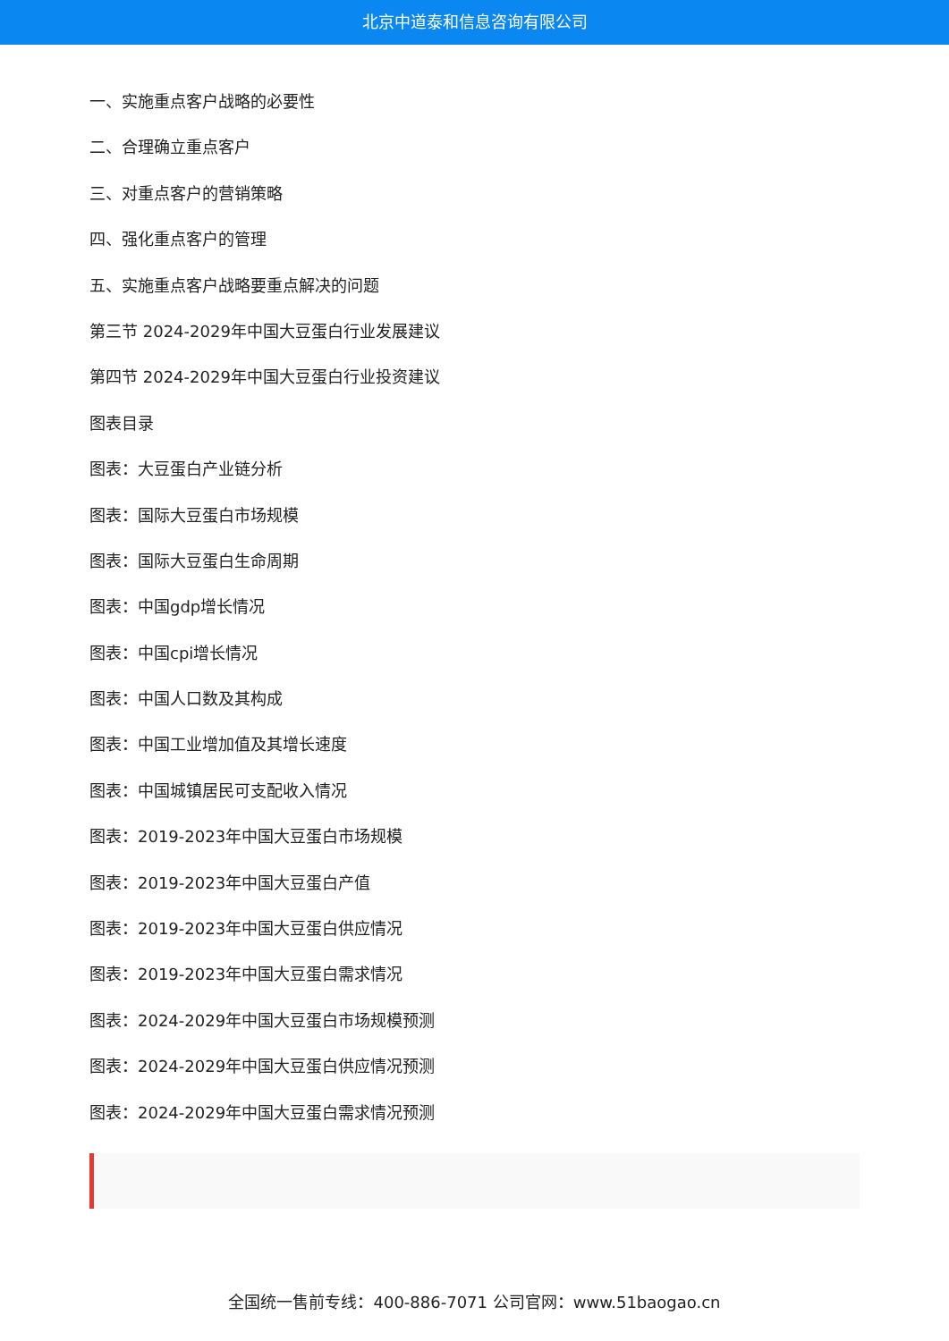北京中道泰和信息咨询有限公司
一、实施重点客户战略的必要性
二、合理确立重点客户
三、对重点客户的营销策略
四、强化重点客户的管理
五、实施重点客户战略要重点解决的问题
第三节 2024-2029年中国大豆蛋白行业发展建议
第四节 2024-2029年中国大豆蛋白行业投资建议
图表目录
图表：大豆蛋白产业链分析
图表：国际大豆蛋白市场规模
图表：国际大豆蛋白生命周期
图表：中国gdp增长情况
图表：中国cpi增长情况
图表：中国人口数及其构成
图表：中国工业增加值及其增长速度
图表：中国城镇居民可支配收入情况
图表：2019-2023年中国大豆蛋白市场规模
图表：2019-2023年中国大豆蛋白产值
图表：2019-2023年中国大豆蛋白供应情况
图表：2019-2023年中国大豆蛋白需求情况
图表：2024-2029年中国大豆蛋白市场规模预测
图表：2024-2029年中国大豆蛋白供应情况预测
图表：2024-2029年中国大豆蛋白需求情况预测
全国统一售前专线：400-886-7071 公司官网：www.51baogao.cn